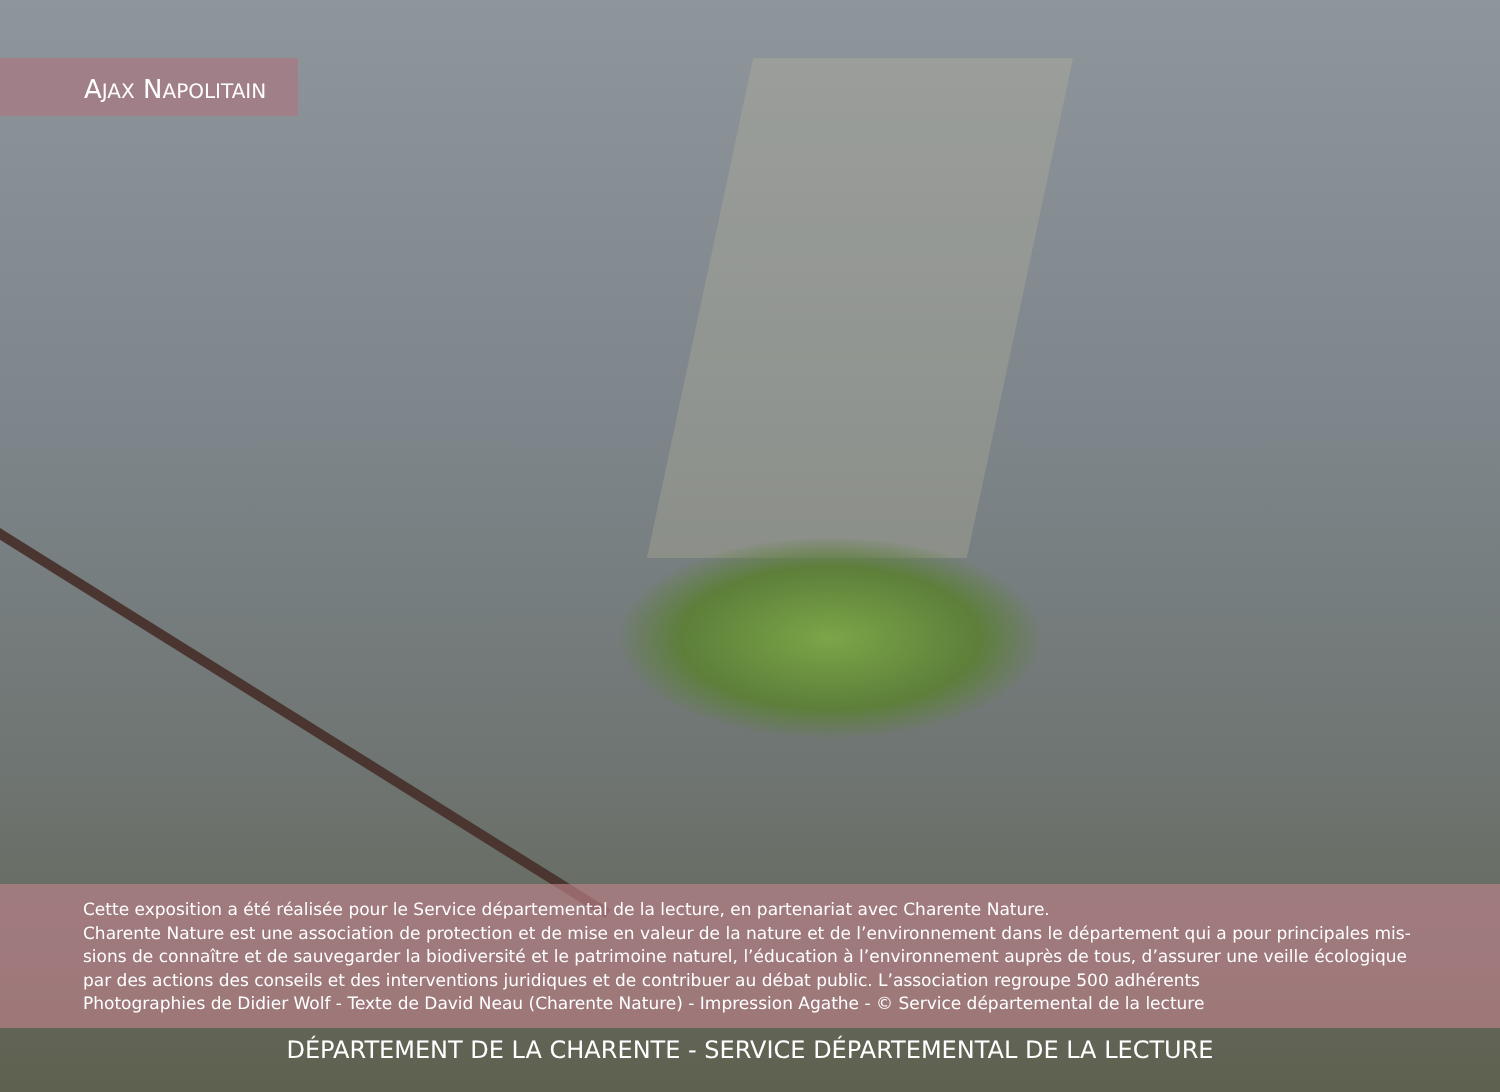AJAX NAPOLITAIN
Cette exposition a été réalisée pour le Service départemental de la lecture, en partenariat avec Charente Nature.
Charente Nature est une association de protection et de mise en valeur de la nature et de l’environnement dans le département qui a pour principales mis-
sions de connaître et de sauvegarder la biodiversité et le patrimoine naturel, l’éducation à l’environnement auprès de tous, d’assurer une veille écologique
par des actions des conseils et des interventions juridiques et de contribuer au débat public. L’association regroupe 500 adhérents
Photographies de Didier Wolf - Texte de David Neau (Charente Nature) - Impression Agathe - © Service départemental de la lecture
DÉPARTEMENT DE LA CHARENTE - SERVICE DÉPARTEMENTAL DE LA LECTURE